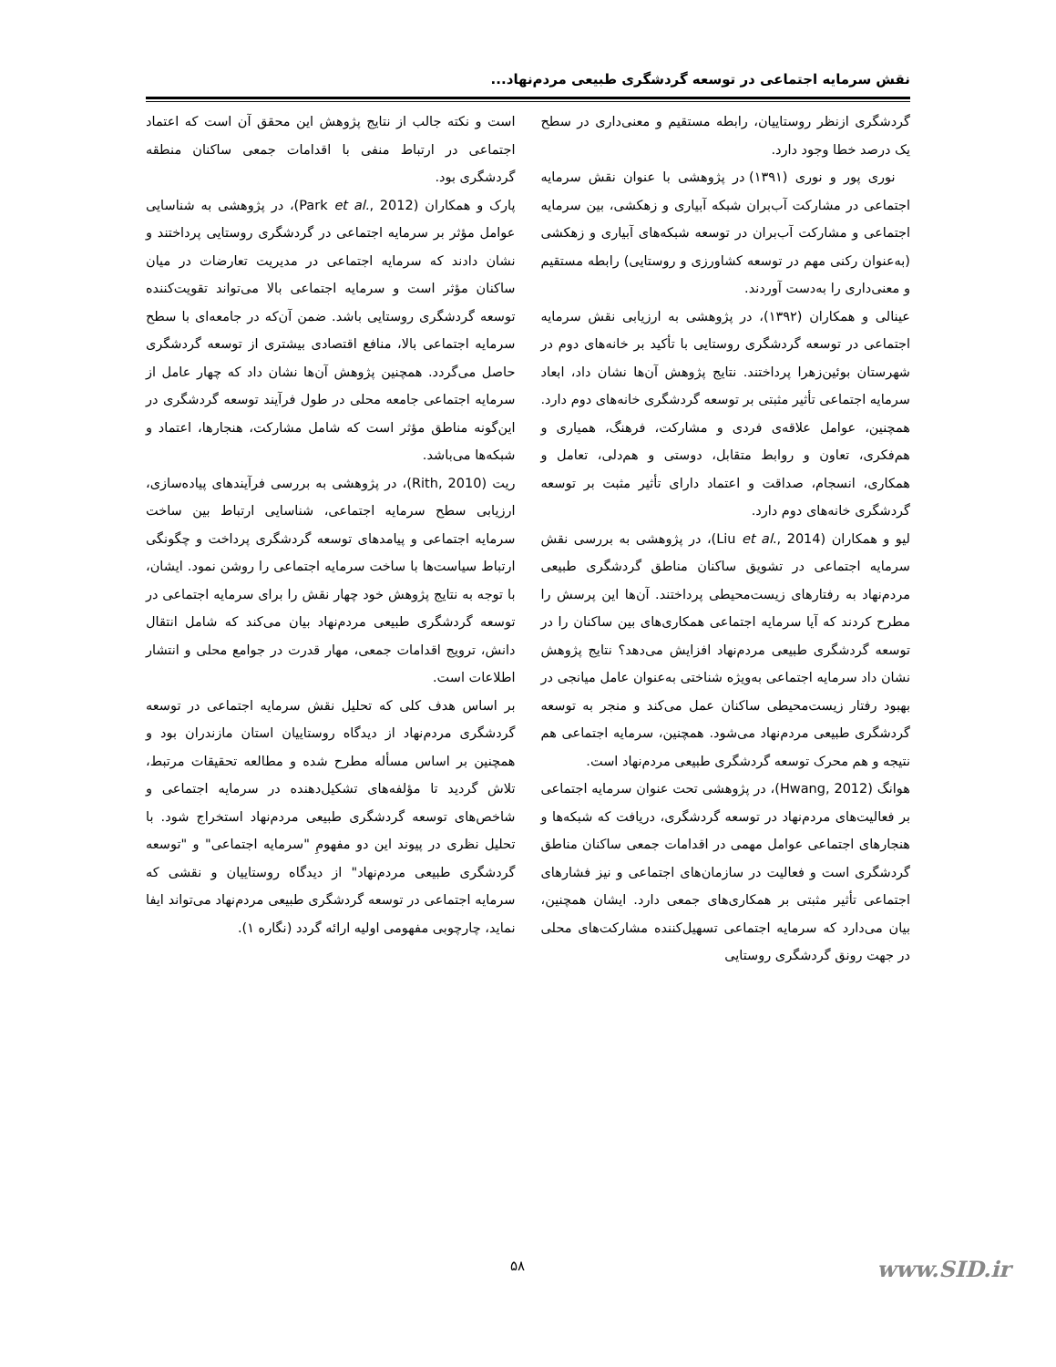نقش سرمایه اجتماعی در توسعه گردشگری طبیعی مردم‌نهاد...
گردشگری ازنظر روستاییان، رابطه مستقیم و معنی‌داری در سطح یک درصد خطا وجود دارد.
نوری پور و نوری (۱۳۹۱) در پژوهشی با عنوان نقش سرمایه اجتماعی در مشارکت آب‌بران شبکه آبیاری و زهکشی، بین سرمایه اجتماعی و مشارکت آب‌بران در توسعه شبکه‌های آبیاری و زهکشی (به‌عنوان رکنی مهم در توسعه کشاورزی و روستایی) رابطه مستقیم و معنی‌داری را به‌دست آوردند.
عینالی و همکاران (۱۳۹۲)، در پژوهشی به ارزیابی نقش سرمایه اجتماعی در توسعه گردشگری روستایی با تأکید بر خانه‌های دوم در شهرستان بوئین‌زهرا پرداختند. نتایج پژوهش آن‌ها نشان داد، ابعاد سرمایه اجتماعی تأثیر مثبتی بر توسعه گردشگری خانه‌های دوم دارد. همچنین، عوامل علاقه‌ی فردی و مشارکت، فرهنگ، همیاری و هم‌فکری، تعاون و روابط متقابل، دوستی و هم‌دلی، تعامل و همکاری، انسجام، صداقت و اعتماد دارای تأثیر مثبت بر توسعه گردشگری خانه‌های دوم دارد.
لیو و همکاران (Liu et al., 2014)، در پژوهشی به بررسی نقش سرمایه اجتماعی در تشویق ساکنان مناطق گردشگری طبیعی مردم‌نهاد به رفتارهای زیست‌محیطی پرداختند. آن‌ها این پرسش را مطرح کردند که آیا سرمایه اجتماعی همکاری‌های بین ساکنان را در توسعه گردشگری طبیعی مردم‌نهاد افزایش می‌دهد؟ نتایج پژوهش نشان داد سرمایه اجتماعی به‌ویژه شناختی به‌عنوان عامل میانجی در بهبود رفتار زیست‌محیطی ساکنان عمل می‌کند و منجر به توسعه گردشگری طبیعی مردم‌نهاد می‌شود. همچنین، سرمایه اجتماعی هم نتیجه و هم محرک توسعه گردشگری طبیعی مردم‌نهاد است.
هوانگ (Hwang, 2012)، در پژوهشی تحت عنوان سرمایه اجتماعی بر فعالیت‌های مردم‌نهاد در توسعه گردشگری، دریافت که شبکه‌ها و هنجارهای اجتماعی عوامل مهمی در اقدامات جمعی ساکنان مناطق گردشگری است و فعالیت در سازمان‌های اجتماعی و نیز فشارهای اجتماعی تأثیر مثبتی بر همکاری‌های جمعی دارد. ایشان همچنین، بیان می‌دارد که سرمایه اجتماعی تسهیل‌کننده مشارکت‌های محلی در جهت رونق گردشگری روستایی
است و نکته جالب از نتایج پژوهش این محقق آن است که اعتماد اجتماعی در ارتباط منفی با اقدامات جمعی ساکنان منطقه گردشگری بود.
پارک و همکاران (Park et al., 2012)، در پژوهشی به شناسایی عوامل مؤثر بر سرمایه اجتماعی در گردشگری روستایی پرداختند و نشان دادند که سرمایه اجتماعی در مدیریت تعارضات در میان ساکنان مؤثر است و سرمایه اجتماعی بالا می‌تواند تقویت‌کننده توسعه گردشگری روستایی باشد. ضمن آن‌که در جامعه‌ای با سطح سرمایه اجتماعی بالا، منافع اقتصادی بیشتری از توسعه گردشگری حاصل می‌گردد. همچنین پژوهش آن‌ها نشان داد که چهار عامل از سرمایه اجتماعی جامعه محلی در طول فرآیند توسعه گردشگری در این‌گونه مناطق مؤثر است که شامل مشارکت، هنجارها، اعتماد و شبکه‌ها می‌باشد.
ریت (Rith, 2010)، در پژوهشی به بررسی فرآیندهای پیاده‌سازی، ارزیابی سطح سرمایه اجتماعی، شناسایی ارتباط بین ساخت سرمایه اجتماعی و پیامدهای توسعه گردشگری پرداخت و چگونگی ارتباط سیاست‌ها با ساخت سرمایه اجتماعی را روشن نمود. ایشان، با توجه به نتایج پژوهش خود چهار نقش را برای سرمایه اجتماعی در توسعه گردشگری طبیعی مردم‌نهاد بیان می‌کند که شامل انتقال دانش، ترویج اقدامات جمعی، مهار قدرت در جوامع محلی و انتشار اطلاعات است.
بر اساس هدف کلی که تحلیل نقش سرمایه اجتماعی در توسعه گردشگری مردم‌نهاد از دیدگاه روستاییان استان مازندران بود و همچنین بر اساس مسأله مطرح شده و مطالعه تحقیقات مرتبط، تلاش گردید تا مؤلفه‌های تشکیل‌دهنده در سرمایه اجتماعی و شاخص‌های توسعه گردشگری طبیعی مردم‌نهاد استخراج شود. با تحلیل نظری در پیوند این دو مفهومِ "سرمایه اجتماعی" و "توسعه گردشگری طبیعی مردم‌نهاد" از دیدگاه روستاییان و نقشی که سرمایه اجتماعی در توسعه گردشگری طبیعی مردم‌نهاد می‌تواند ایفا نماید، چارچوبی مفهومی اولیه ارائه گردد (نگاره ۱).
۵۸ www.SID.ir